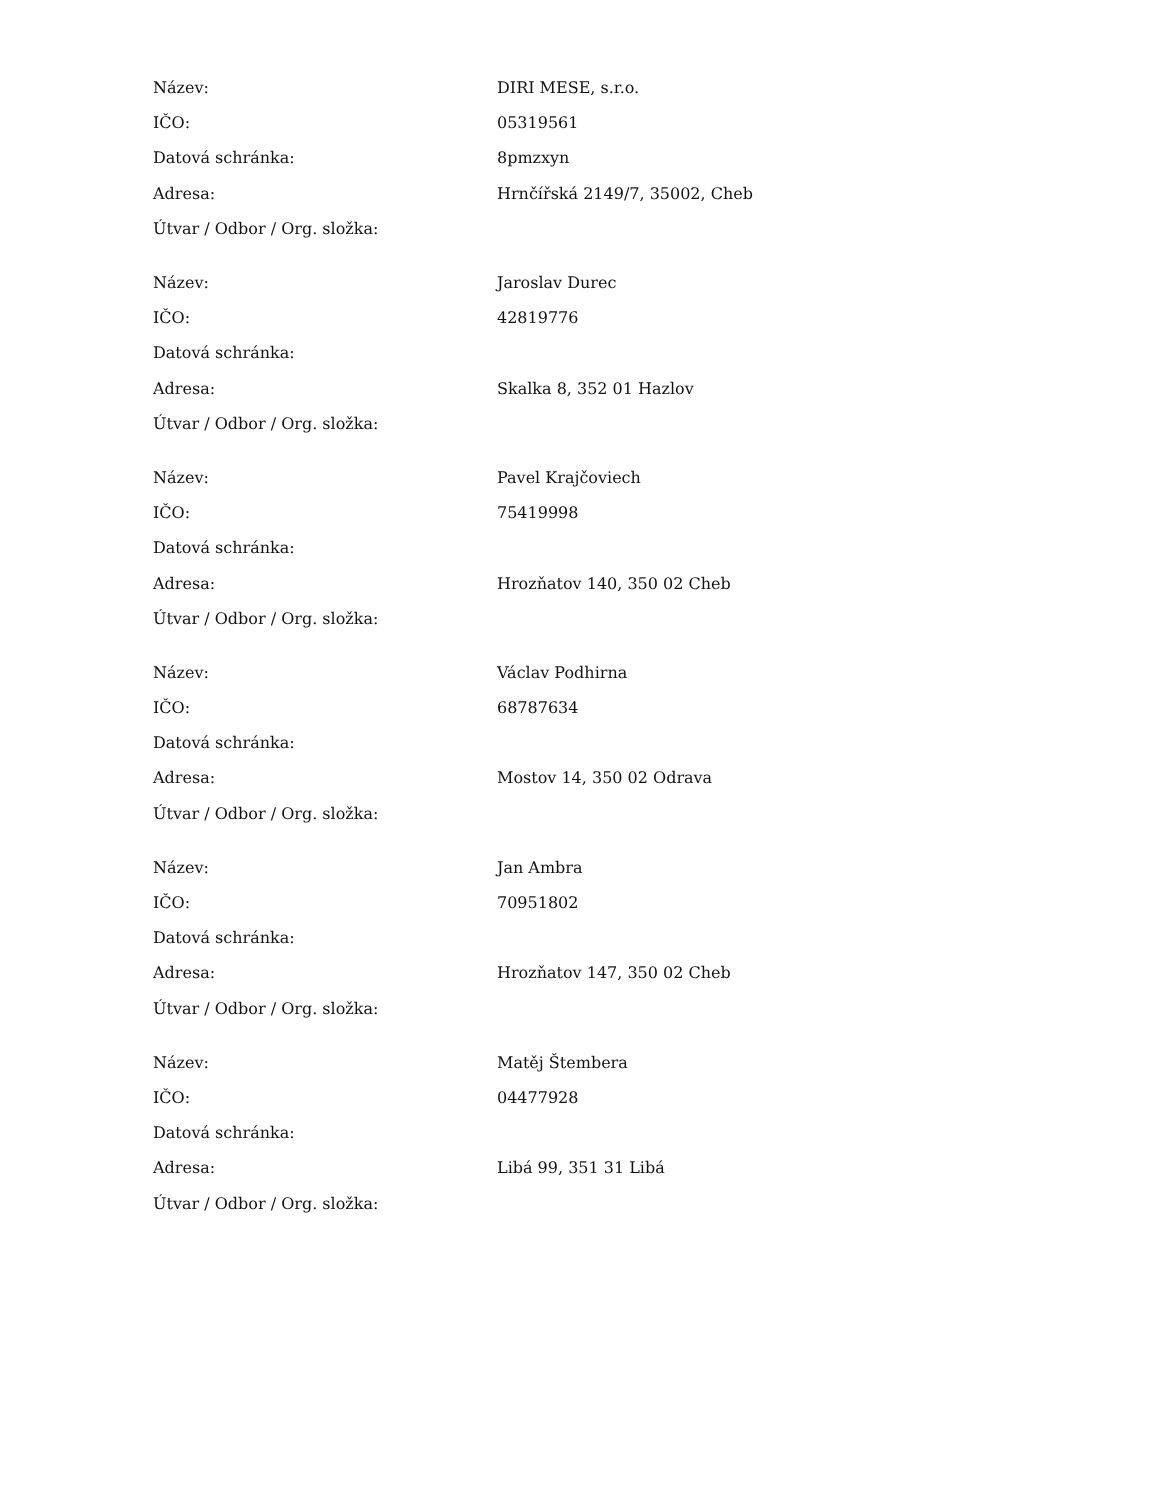| Název: | DIRI MESE, s.r.o. |
| IČO: | 05319561 |
| Datová schránka: | 8pmzxyn |
| Adresa: | Hrnčířská 2149/7, 35002, Cheb |
| Útvar / Odbor / Org. složka: | |
| Název: | Jaroslav Durec |
| IČO: | 42819776 |
| Datová schránka: | |
| Adresa: | Skalka 8, 352 01 Hazlov |
| Útvar / Odbor / Org. složka: | |
| Název: | Pavel Krajčoviech |
| IČO: | 75419998 |
| Datová schránka: | |
| Adresa: | Hrozňatov 140, 350 02 Cheb |
| Útvar / Odbor / Org. složka: | |
| Název: | Václav Podhirna |
| IČO: | 68787634 |
| Datová schránka: | |
| Adresa: | Mostov 14, 350 02 Odrava |
| Útvar / Odbor / Org. složka: | |
| Název: | Jan Ambra |
| IČO: | 70951802 |
| Datová schránka: | |
| Adresa: | Hrozňatov 147, 350 02 Cheb |
| Útvar / Odbor / Org. složka: | |
| Název: | Matěj Štembera |
| IČO: | 04477928 |
| Datová schránka: | |
| Adresa: | Libá 99, 351 31 Libá |
| Útvar / Odbor / Org. složka: | |